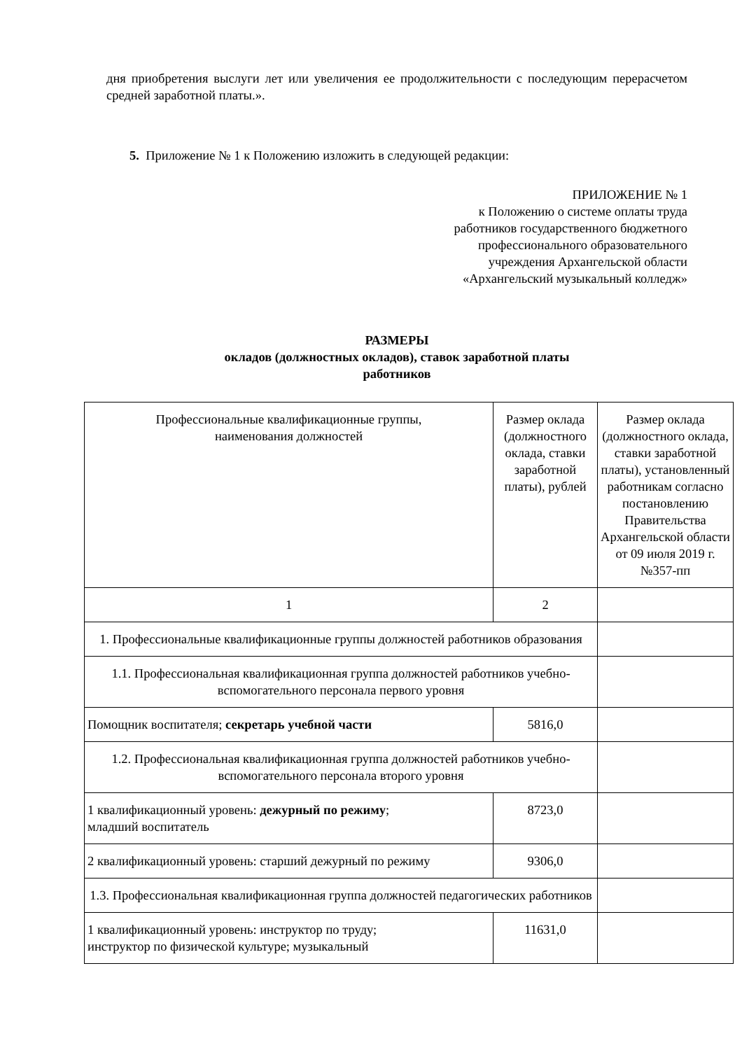дня приобретения выслуги лет или увеличения ее продолжительности с последующим перерасчетом средней заработной платы.».
5. Приложение № 1 к Положению изложить в следующей редакции:
ПРИЛОЖЕНИЕ № 1
к Положению о системе оплаты труда
работников государственного бюджетного
профессионального образовательного
учреждения Архангельской области
«Архангельский музыкальный колледж»
РАЗМЕРЫ
окладов (должностных окладов), ставок заработной платы
работников
| Профессиональные квалификационные группы, наименования должностей | Размер оклада (должностного оклада, ставки заработной платы), рублей | Размер оклада (должностного оклада, ставки заработной платы), установленный работникам согласно постановлению Правительства Архангельской области от 09 июля 2019 г. №357-пп |
| 1 | 2 | |
| 1. Профессиональные квалификационные группы должностей работников образования | | |
| 1.1. Профессиональная квалификационная группа должностей работников учебно-вспомогательного персонала первого уровня | | |
| Помощник воспитателя; секретарь учебной части | 5816,0 | |
| 1.2. Профессиональная квалификационная группа должностей работников учебно-вспомогательного персонала второго уровня | | |
| 1 квалификационный уровень: дежурный по режиму ; младший воспитатель | 8723,0 | |
| 2 квалификационный уровень: старший дежурный по режиму | 9306,0 | |
| 1.3. Профессиональная квалификационная группа должностей педагогических работников | | |
| 1 квалификационный уровень: инструктор по труду; инструктор по физической культуре; музыкальный | 11631,0 | |